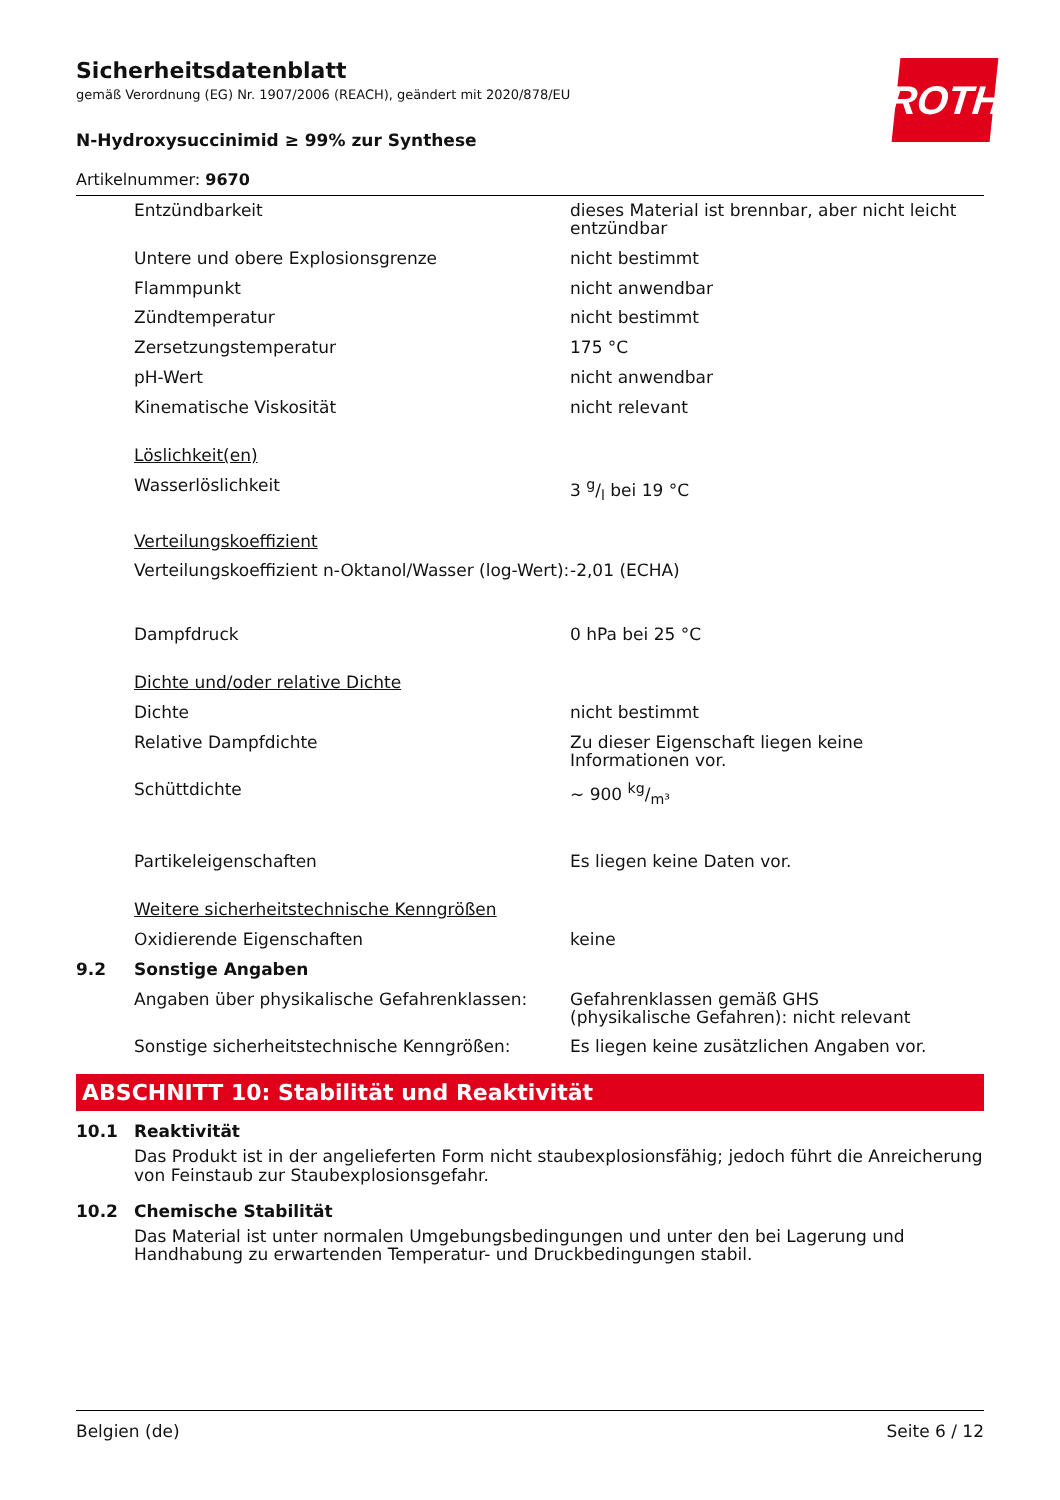ROTH
Sicherheitsdatenblatt
gemäß Verordnung (EG) Nr. 1907/2006 (REACH), geändert mit 2020/878/EU
N-Hydroxysuccinimid ≥ 99% zur Synthese
Artikelnummer: 9670
| | Entzündbarkeit | dieses Material ist brennbar, aber nicht leicht entzündbar |
| | Untere und obere Explosionsgrenze | nicht bestimmt |
| | Flammpunkt | nicht anwendbar |
| | Zündtemperatur | nicht bestimmt |
| | Zersetzungstemperatur | 175 °C |
| | pH-Wert | nicht anwendbar |
| | Kinematische Viskosität | nicht relevant |
| | Löslichkeit(en) | |
| | Wasserlöslichkeit | 3 g/l bei 19 °C |
| | Verteilungskoeffizient | |
| | Verteilungskoeffizient n-Oktanol/Wasser (log-Wert): | -2,01 (ECHA) |
| | Dampfdruck | 0 hPa bei 25 °C |
| | Dichte und/oder relative Dichte | |
| | Dichte | nicht bestimmt |
| | Relative Dampfdichte | Zu dieser Eigenschaft liegen keine Informationen vor. |
| | Schüttdichte | ~ 900 kg/m³ |
| | Partikeleigenschaften | Es liegen keine Daten vor. |
| | Weitere sicherheitstechnische Kenngrößen | |
| | Oxidierende Eigenschaften | keine |
| 9.2 | Sonstige Angaben | |
| | Angaben über physikalische Gefahrenklassen: | Gefahrenklassen gemäß GHS (physikalische Gefahren): nicht relevant |
| | Sonstige sicherheitstechnische Kenngrößen: | Es liegen keine zusätzlichen Angaben vor. |
ABSCHNITT 10: Stabilität und Reaktivität
10.1 Reaktivität
Das Produkt ist in der angelieferten Form nicht staubexplosionsfähig; jedoch führt die Anreicherung von Feinstaub zur Staubexplosionsgefahr.
10.2 Chemische Stabilität
Das Material ist unter normalen Umgebungsbedingungen und unter den bei Lagerung und Handhabung zu erwartenden Temperatur- und Druckbedingungen stabil.
Belgien (de) Seite 6 / 12